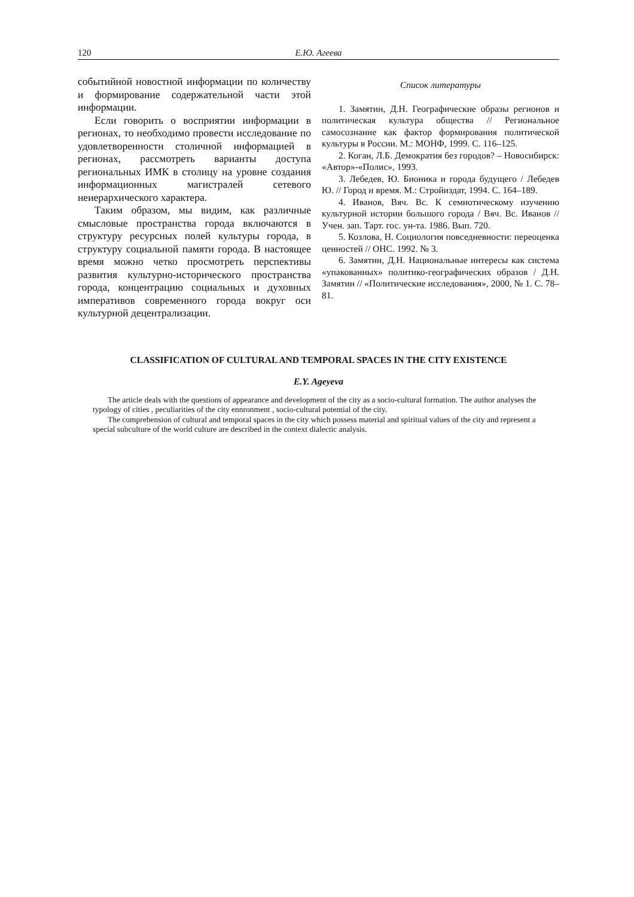120 Е.Ю. Агеева
событийной новостной информации по количеству и формирование содержательной части этой информации.
Если говорить о восприятии информации в регионах, то необходимо провести исследование по удовлетворенности столичной информацией в регионах, рассмотреть варианты доступа региональных ИМК в столицу на уровне создания информационных магистралей сетевого неиерархического характера.
Таким образом, мы видим, как различные смысловые пространства города включаются в структуру ресурсных полей культуры города, в структуру социальной памяти города. В настоящее время можно четко просмотреть перспективы развития культурно-исторического пространства города, концентрацию социальных и духовных императивов современного города вокруг оси культурной децентрализации.
Список литературы
1. Замятин, Д.Н. Географические образы регионов и политическая культура общества // Региональное самосознание как фактор формирования политической культуры в России. М.: МОНФ, 1999. С. 116–125.
2. Коган, Л.Б. Демократия без городов? – Новосибирск: «Автор»-«Полис», 1993.
3. Лебедев, Ю. Бионика и города будущего / Лебедев Ю. // Город и время. М.: Стройиздат, 1994. С. 164–189.
4. Иванов, Вяч. Вс. К семиотическому изучению культурной истории большого города / Вяч. Вс. Иванов // Учен. зап. Тарт. гос. ун-та. 1986. Вып. 720.
5. Козлова, Н. Социология повседневности: переоценка ценностей // ОНС. 1992. № 3.
6. Замятин, Д.Н. Национальные интересы как система «упакованных» политико-географических образов / Д.Н. Замятин // «Политические исследования», 2000, № 1. С. 78–81.
CLASSIFICATION OF CULTURAL AND TEMPORAL SPACES IN THE CITY EXISTENCE
E.Y. Ageyeva
The article deals with the questions of appearance and development of the city as a socio-cultural formation. The author analyses the typology of cities , peculiarities of the city ennronment , socio-cultural potential of the city.
The comprehension of cultural and temporal spaces in the city which possess material and spiritual values of the city and represent a special subculture of the world culture are described in the context dialectic analysis.